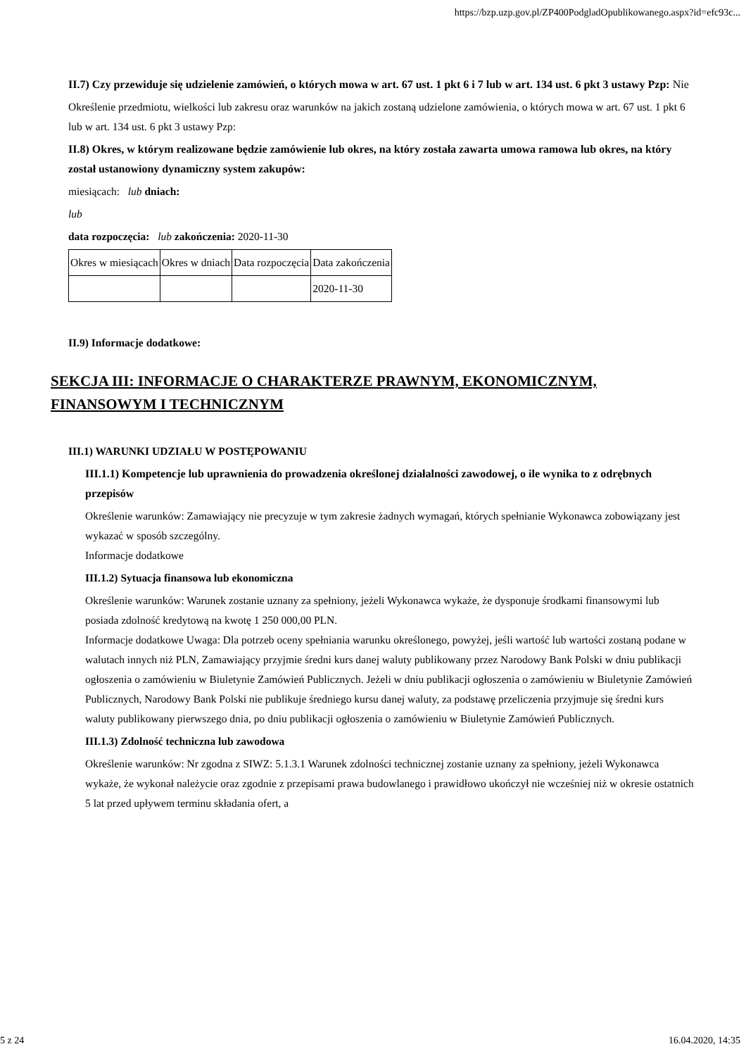https://bzp.uzp.gov.pl/ZP400PodgladOpublikowanego.aspx?id=efc93c...
II.7) Czy przewiduje się udzielenie zamówień, o których mowa w art. 67 ust. 1 pkt 6 i 7 lub w art. 134 ust. 6 pkt 3 ustawy Pzp: Nie
Określenie przedmiotu, wielkości lub zakresu oraz warunków na jakich zostaną udzielone zamówienia, o których mowa w art. 67 ust. 1 pkt 6 lub w art. 134 ust. 6 pkt 3 ustawy Pzp:
II.8) Okres, w którym realizowane będzie zamówienie lub okres, na który została zawarta umowa ramowa lub okres, na który został ustanowiony dynamiczny system zakupów:
miesiącach: lub dniach:
lub
data rozpoczęcia: lub zakończenia: 2020-11-30
| Okres w miesiącach | Okres w dniach | Data rozpoczęcia | Data zakończenia |
| | | | 2020-11-30 |
II.9) Informacje dodatkowe:
SEKCJA III: INFORMACJE O CHARAKTERZE PRAWNYM, EKONOMICZNYM, FINANSOWYM I TECHNICZNYM
III.1) WARUNKI UDZIAŁU W POSTĘPOWANIU
III.1.1) Kompetencje lub uprawnienia do prowadzenia określonej działalności zawodowej, o ile wynika to z odrębnych przepisów
Określenie warunków: Zamawiający nie precyzuje w tym zakresie żadnych wymagań, których spełnianie Wykonawca zobowiązany jest wykazać w sposób szczególny.
Informacje dodatkowe
III.1.2) Sytuacja finansowa lub ekonomiczna
Określenie warunków: Warunek zostanie uznany za spełniony, jeżeli Wykonawca wykaże, że dysponuje środkami finansowymi lub posiada zdolność kredytową na kwotę 1 250 000,00 PLN.
Informacje dodatkowe Uwaga: Dla potrzeb oceny spełniania warunku określonego, powyżej, jeśli wartość lub wartości zostaną podane w walutach innych niż PLN, Zamawiający przyjmie średni kurs danej waluty publikowany przez Narodowy Bank Polski w dniu publikacji ogłoszenia o zamówieniu w Biuletynie Zamówień Publicznych. Jeżeli w dniu publikacji ogłoszenia o zamówieniu w Biuletynie Zamówień Publicznych, Narodowy Bank Polski nie publikuje średniego kursu danej waluty, za podstawę przeliczenia przyjmuje się średni kurs waluty publikowany pierwszego dnia, po dniu publikacji ogłoszenia o zamówieniu w Biuletynie Zamówień Publicznych.
III.1.3) Zdolność techniczna lub zawodowa
Określenie warunków: Nr zgodna z SIWZ: 5.1.3.1 Warunek zdolności technicznej zostanie uznany za spełniony, jeżeli Wykonawca wykaże, że wykonał należycie oraz zgodnie z przepisami prawa budowlanego i prawidłowo ukończył nie wcześniej niż w okresie ostatnich 5 lat przed upływem terminu składania ofert, a
5 z 24 16.04.2020, 14:35